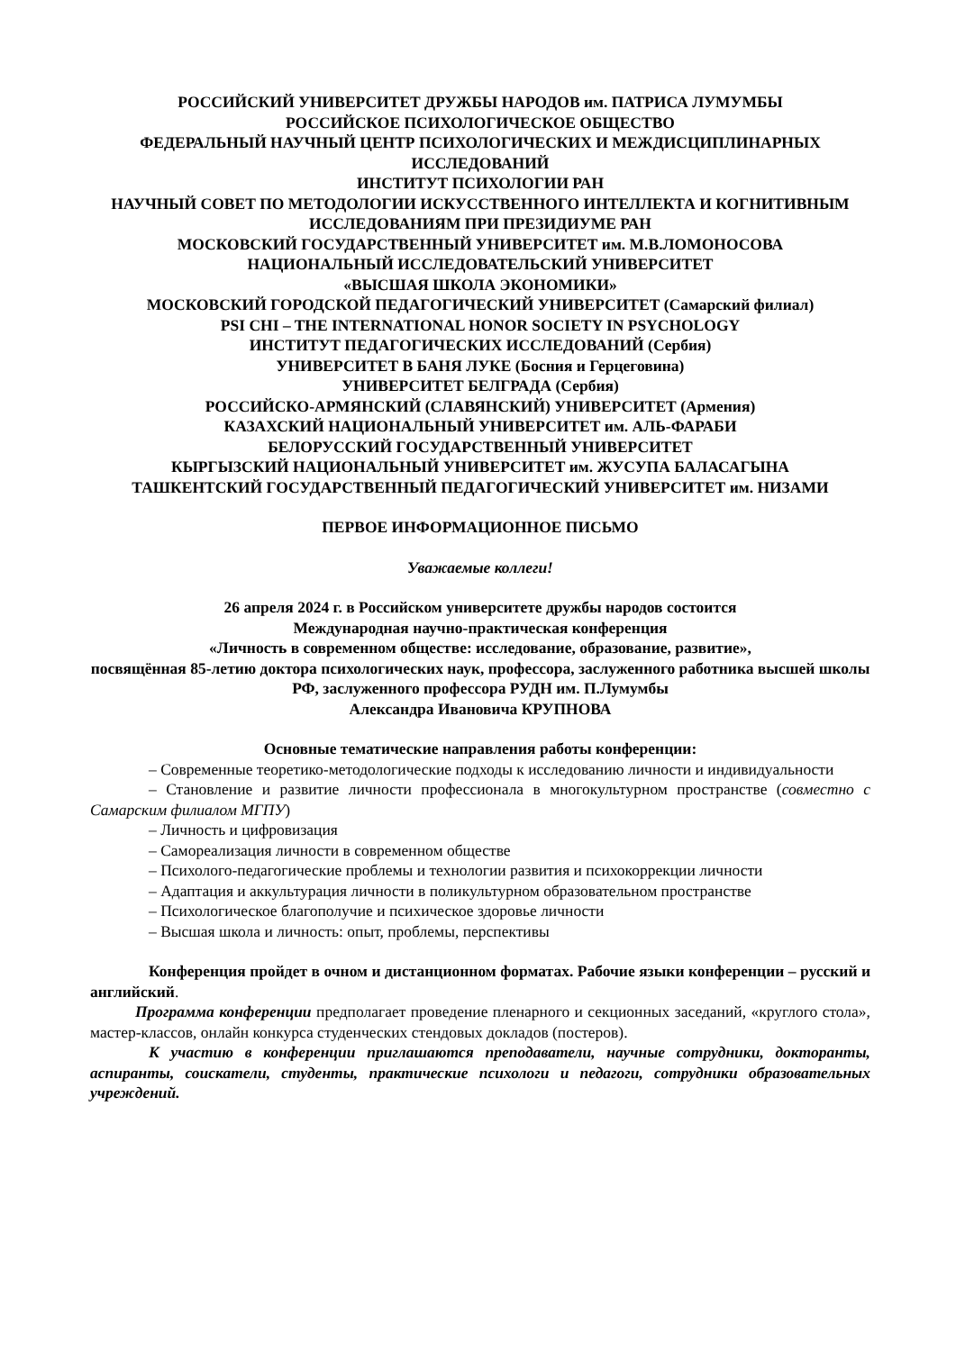РОССИЙСКИЙ УНИВЕРСИТЕТ ДРУЖБЫ НАРОДОВ им. ПАТРИСА ЛУМУМБЫ
РОССИЙСКОЕ ПСИХОЛОГИЧЕСКОЕ ОБЩЕСТВО
ФЕДЕРАЛЬНЫЙ НАУЧНЫЙ ЦЕНТР ПСИХОЛОГИЧЕСКИХ И МЕЖДИСЦИПЛИНАРНЫХ ИССЛЕДОВАНИЙ
ИНСТИТУТ ПСИХОЛОГИИ РАН
НАУЧНЫЙ СОВЕТ ПО МЕТОДОЛОГИИ ИСКУССТВЕННОГО ИНТЕЛЛЕКТА И КОГНИТИВНЫМ ИССЛЕДОВАНИЯМ ПРИ ПРЕЗИДИУМЕ РАН
МОСКОВСКИЙ ГОСУДАРСТВЕННЫЙ УНИВЕРСИТЕТ им. М.В.ЛОМОНОСОВА
НАЦИОНАЛЬНЫЙ ИССЛЕДОВАТЕЛЬСКИЙ УНИВЕРСИТЕТ
«ВЫСШАЯ ШКОЛА ЭКОНОМИКИ»
МОСКОВСКИЙ ГОРОДСКОЙ ПЕДАГОГИЧЕСКИЙ УНИВЕРСИТЕТ (Самарский филиал)
PSI CHI – THE INTERNATIONAL HONOR SOCIETY IN PSYCHOLOGY
ИНСТИТУТ ПЕДАГОГИЧЕСКИХ ИССЛЕДОВАНИЙ (Сербия)
УНИВЕРСИТЕТ В БАНЯ ЛУКЕ (Босния и Герцеговина)
УНИВЕРСИТЕТ БЕЛГРАДА (Сербия)
РОССИЙСКО-АРМЯНСКИЙ (СЛАВЯНСКИЙ) УНИВЕРСИТЕТ (Армения)
КАЗАХСКИЙ НАЦИОНАЛЬНЫЙ УНИВЕРСИТЕТ им. АЛЬ-ФАРАБИ
БЕЛОРУССКИЙ ГОСУДАРСТВЕННЫЙ УНИВЕРСИТЕТ
КЫРГЫЗСКИЙ НАЦИОНАЛЬНЫЙ УНИВЕРСИТЕТ им. ЖУСУПА БАЛАСАГЫНА
ТАШКЕНТСКИЙ ГОСУДАРСТВЕННЫЙ ПЕДАГОГИЧЕСКИЙ УНИВЕРСИТЕТ им. НИЗАМИ
ПЕРВОЕ ИНФОРМАЦИОННОЕ ПИСЬМО
Уважаемые коллеги!
26 апреля 2024 г. в Российском университете дружбы народов состоится
Международная научно-практическая конференция
«Личность в современном обществе: исследование, образование, развитие»,
посвящённая 85-летию доктора психологических наук, профессора, заслуженного работника высшей школы РФ, заслуженного профессора РУДН им. П.Лумумбы
Александра Ивановича КРУПНОВА
Основные тематические направления работы конференции:
– Современные теоретико-методологические подходы к исследованию личности и индивидуальности
– Становление и развитие личности профессионала в многокультурном пространстве (совместно с Самарским филиалом МГПУ)
– Личность и цифровизация
– Самореализация личности в современном обществе
– Психолого-педагогические проблемы и технологии развития и психокоррекции личности
– Адаптация и аккультурация личности в поликультурном образовательном пространстве
– Психологическое благополучие и психическое здоровье личности
– Высшая школа и личность: опыт, проблемы, перспективы
Конференция пройдет в очном и дистанционном форматах. Рабочие языки конференции – русский и английский.
Программа конференции предполагает проведение пленарного и секционных заседаний, «круглого стола», мастер-классов, онлайн конкурса студенческих стендовых докладов (постеров).
К участию в конференции приглашаются преподаватели, научные сотрудники, докторанты, аспиранты, соискатели, студенты, практические психологи и педагоги, сотрудники образовательных учреждений.